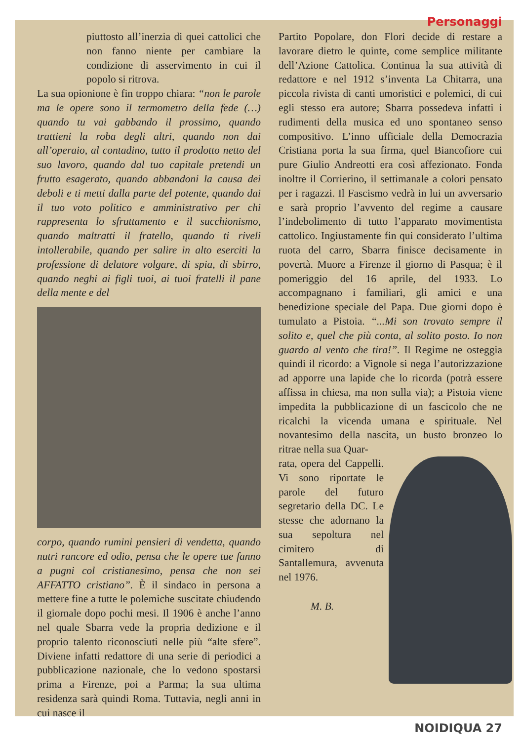Personaggi
piuttosto all’inerzia di quei cattolici che non fanno niente per cambiare la condizione di asservimento in cui il popolo si ritrova.
La sua opionione è fin troppo chiara: “non le parole ma le opere sono il termometro della fede (…) quando tu vai gabbando il prossimo, quando trattieni la roba degli altri, quando non dai all’operaio, al contadino, tutto il prodotto netto del suo lavoro, quando dal tuo capitale pretendi un frutto esagerato, quando abbandoni la causa dei deboli e ti metti dalla parte del potente, quando dai il tuo voto politico e amministrativo per chi rappresenta lo sfruttamento e il succhionismo, quando maltratti il fratello, quando ti riveli intollerabile, quando per salire in alto eserciti la professione di delatore volgare, di spia, di sbirro, quando neghi ai figli tuoi, ai tuoi fratelli il pane della mente e del
corpo, quando rumini pensieri di vendetta, quando nutri rancore ed odio, pensa che le opere tue fanno a pugni col cristianesimo, pensa che non sei AFFATTO cristiano”. È il sindaco in persona a mettere fine a tutte le polemiche suscitate chiudendo il giornale dopo pochi mesi. Il 1906 è anche l’anno nel quale Sbarra vede la propria dedizione e il proprio talento riconosciuti nelle più “alte sfere”. Diviene infatti redattore di una serie di periodici a pubblicazione nazionale, che lo vedono spostarsi prima a Firenze, poi a Parma; la sua ultima residenza sarà quindi Roma. Tuttavia, negli anni in cui nasce il
Partito Popolare, don Flori decide di restare a lavorare dietro le quinte, come semplice militante dell’Azione Cattolica. Continua la sua attività di redattore e nel 1912 s’inventa La Chitarra, una piccola rivista di canti umoristici e polemici, di cui egli stesso era autore; Sbarra possedeva infatti i rudimenti della musica ed uno spontaneo senso compositivo. L’inno ufficiale della Democrazia Cristiana porta la sua firma, quel Biancofiore cui pure Giulio Andreotti era così affezionato. Fonda inoltre il Corrierino, il settimanale a colori pensato per i ragazzi. Il Fascismo vedrà in lui un avversario e sarà proprio l’avvento del regime a causare l’indebolimento di tutto l’apparato movimentista cattolico. Ingiustamente fin qui considerato l’ultima ruota del carro, Sbarra finisce decisamente in povertà. Muore a Firenze il giorno di Pasqua; è il pomeriggio del 16 aprile, del 1933. Lo accompagnano i familiari, gli amici e una benedizione speciale del Papa. Due giorni dopo è tumulato a Pistoia. “...Mi son trovato sempre il solito e, quel che più conta, al solito posto. Io non guardo al vento che tira!”. Il Regime ne osteggia quindi il ricordo: a Vignole si nega l’autorizzazione ad apporre una lapide che lo ricorda (potrà essere affissa in chiesa, ma non sulla via); a Pistoia viene impedita la pubblicazione di un fascicolo che ne ricalchi la vicenda umana e spirituale. Nel novantesimo della nascita, un busto bronzeo lo ritrae nella sua Quar-
rata, opera del Cappelli. Vi sono riportate le parole del futuro segretario della DC. Le stesse che adornano la sua sepoltura nel cimitero di Santallemura, avvenuta nel 1976.
M. B.
NOIDIQUA 27